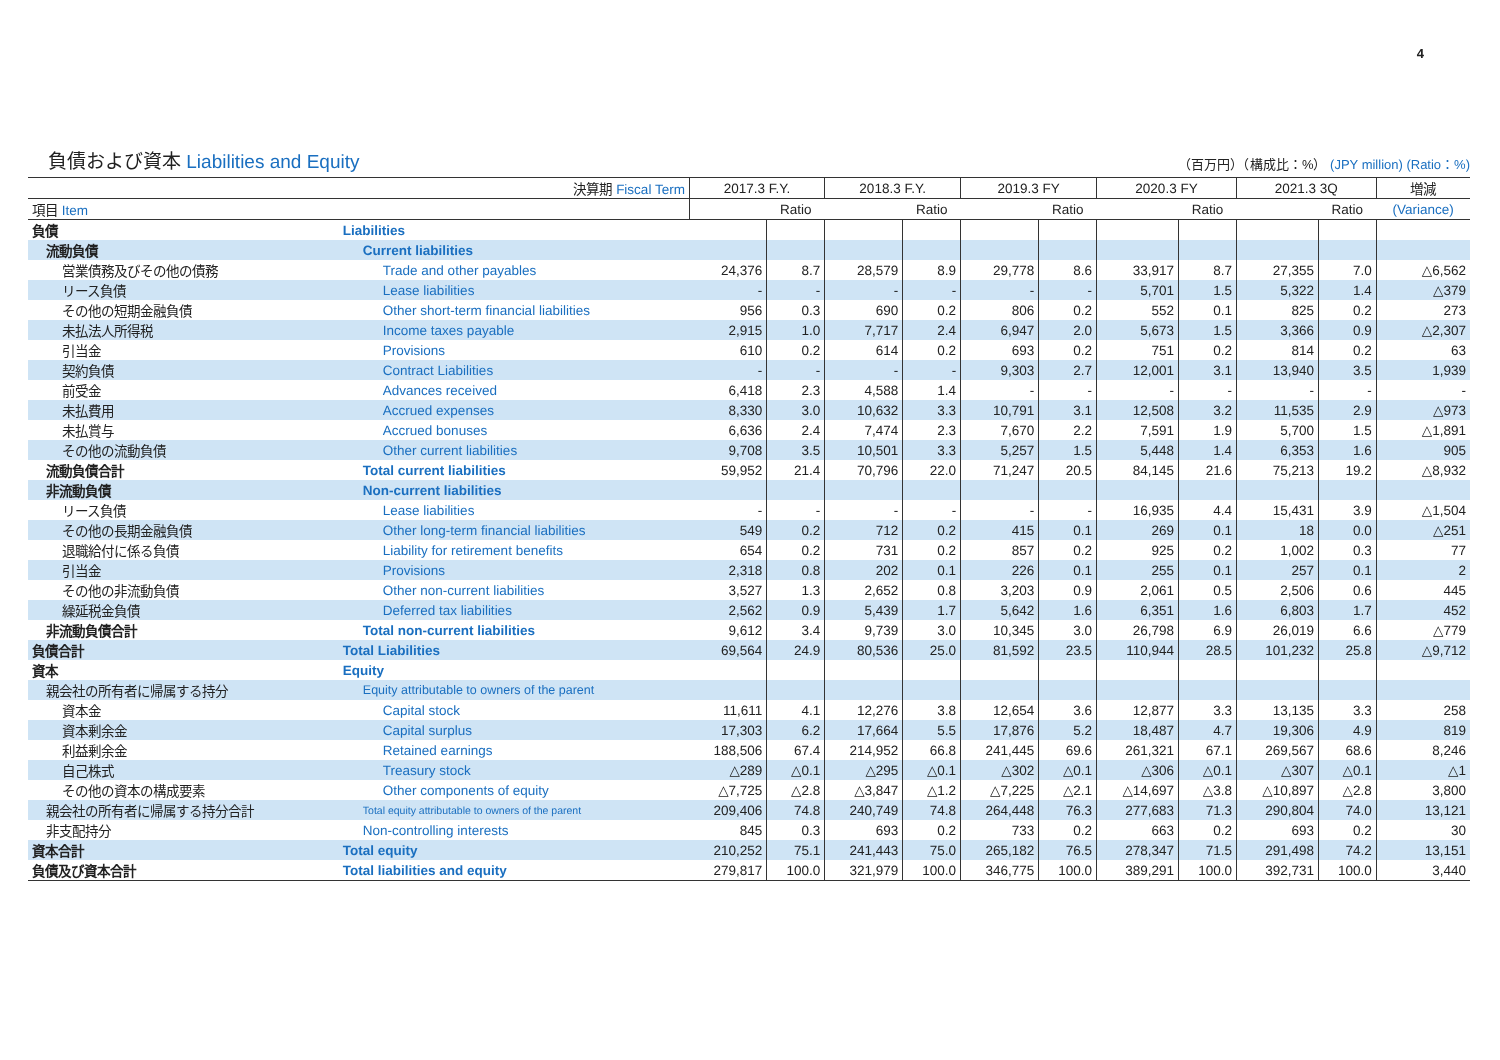4
負債および資本 Liabilities and Equity
（百万円）（構成比：%） (JPY million) (Ratio：%)
| 決算期 Fiscal Term | | 2017.3 F.Y. | | 2018.3 F.Y. | | 2019.3 FY | | 2020.3 FY | | 2021.3 3Q | | 増減 |
| --- | --- | --- | --- | --- | --- | --- | --- | --- | --- | --- | --- | --- |
| 項目 Item | | | Ratio | | Ratio | | Ratio | | Ratio | | Ratio | (Variance) |
| 負債 | Liabilities | | | | | | | | | | | |
| 流動負債 | Current liabilities | | | | | | | | | | | |
| 営業債務及びその他の債務 | Trade and other payables | 24,376 | 8.7 | 28,579 | 8.9 | 29,778 | 8.6 | 33,917 | 8.7 | 27,355 | 7.0 | △6,562 |
| リース負債 | Lease liabilities | - | - | - | - | - | - | 5,701 | 1.5 | 5,322 | 1.4 | △379 |
| その他の短期金融負債 | Other short-term financial liabilities | 956 | 0.3 | 690 | 0.2 | 806 | 0.2 | 552 | 0.1 | 825 | 0.2 | 273 |
| 未払法人所得税 | Income taxes payable | 2,915 | 1.0 | 7,717 | 2.4 | 6,947 | 2.0 | 5,673 | 1.5 | 3,366 | 0.9 | △2,307 |
| 引当金 | Provisions | 610 | 0.2 | 614 | 0.2 | 693 | 0.2 | 751 | 0.2 | 814 | 0.2 | 63 |
| 契約負債 | Contract Liabilities | - | - | - | - | 9,303 | 2.7 | 12,001 | 3.1 | 13,940 | 3.5 | 1,939 |
| 前受金 | Advances received | 6,418 | 2.3 | 4,588 | 1.4 | - | - | - | - | - | - | - |
| 未払費用 | Accrued expenses | 8,330 | 3.0 | 10,632 | 3.3 | 10,791 | 3.1 | 12,508 | 3.2 | 11,535 | 2.9 | △973 |
| 未払賞与 | Accrued bonuses | 6,636 | 2.4 | 7,474 | 2.3 | 7,670 | 2.2 | 7,591 | 1.9 | 5,700 | 1.5 | △1,891 |
| その他の流動負債 | Other current liabilities | 9,708 | 3.5 | 10,501 | 3.3 | 5,257 | 1.5 | 5,448 | 1.4 | 6,353 | 1.6 | 905 |
| 流動負債合計 | Total current liabilities | 59,952 | 21.4 | 70,796 | 22.0 | 71,247 | 20.5 | 84,145 | 21.6 | 75,213 | 19.2 | △8,932 |
| 非流動負債 | Non-current liabilities | | | | | | | | | | | |
| リース負債 | Lease liabilities | - | - | - | - | - | - | 16,935 | 4.4 | 15,431 | 3.9 | △1,504 |
| その他の長期金融負債 | Other long-term financial liabilities | 549 | 0.2 | 712 | 0.2 | 415 | 0.1 | 269 | 0.1 | 18 | 0.0 | △251 |
| 退職給付に係る負債 | Liability for retirement benefits | 654 | 0.2 | 731 | 0.2 | 857 | 0.2 | 925 | 0.2 | 1,002 | 0.3 | 77 |
| 引当金 | Provisions | 2,318 | 0.8 | 202 | 0.1 | 226 | 0.1 | 255 | 0.1 | 257 | 0.1 | 2 |
| その他の非流動負債 | Other non-current liabilities | 3,527 | 1.3 | 2,652 | 0.8 | 3,203 | 0.9 | 2,061 | 0.5 | 2,506 | 0.6 | 445 |
| 繰延税金負債 | Deferred tax liabilities | 2,562 | 0.9 | 5,439 | 1.7 | 5,642 | 1.6 | 6,351 | 1.6 | 6,803 | 1.7 | 452 |
| 非流動負債合計 | Total non-current liabilities | 9,612 | 3.4 | 9,739 | 3.0 | 10,345 | 3.0 | 26,798 | 6.9 | 26,019 | 6.6 | △779 |
| 負債合計 | Total Liabilities | 69,564 | 24.9 | 80,536 | 25.0 | 81,592 | 23.5 | 110,944 | 28.5 | 101,232 | 25.8 | △9,712 |
| 資本 | Equity | | | | | | | | | | | |
| 親会社の所有者に帰属する持分 | Equity attributable to owners of the parent | | | | | | | | | | | |
| 資本金 | Capital stock | 11,611 | 4.1 | 12,276 | 3.8 | 12,654 | 3.6 | 12,877 | 3.3 | 13,135 | 3.3 | 258 |
| 資本剰余金 | Capital surplus | 17,303 | 6.2 | 17,664 | 5.5 | 17,876 | 5.2 | 18,487 | 4.7 | 19,306 | 4.9 | 819 |
| 利益剰余金 | Retained earnings | 188,506 | 67.4 | 214,952 | 66.8 | 241,445 | 69.6 | 261,321 | 67.1 | 269,567 | 68.6 | 8,246 |
| 自己株式 | Treasury stock | △289 | △0.1 | △295 | △0.1 | △302 | △0.1 | △306 | △0.1 | △307 | △0.1 | △1 |
| その他の資本の構成要素 | Other components of equity | △7,725 | △2.8 | △3,847 | △1.2 | △7,225 | △2.1 | △14,697 | △3.8 | △10,897 | △2.8 | 3,800 |
| 親会社の所有者に帰属する持分合計 | Total equity attributable to owners of the parent | 209,406 | 74.8 | 240,749 | 74.8 | 264,448 | 76.3 | 277,683 | 71.3 | 290,804 | 74.0 | 13,121 |
| 非支配持分 | Non-controlling interests | 845 | 0.3 | 693 | 0.2 | 733 | 0.2 | 663 | 0.2 | 693 | 0.2 | 30 |
| 資本合計 | Total equity | 210,252 | 75.1 | 241,443 | 75.0 | 265,182 | 76.5 | 278,347 | 71.5 | 291,498 | 74.2 | 13,151 |
| 負債及び資本合計 | Total liabilities and equity | 279,817 | 100.0 | 321,979 | 100.0 | 346,775 | 100.0 | 389,291 | 100.0 | 392,731 | 100.0 | 3,440 |